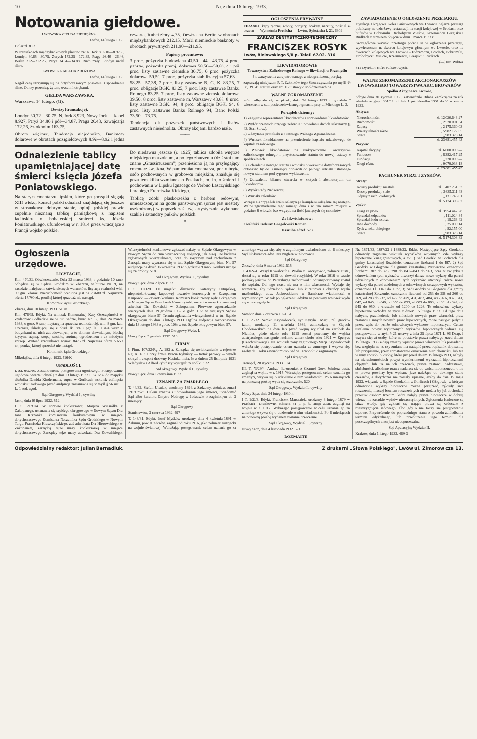10 Nr. z dnia 16 lutego 1933.
Notowania giełdowe.
LWOWSKA GIEŁDA PIENIĘŻNA.
Lwów, 14 lutego 1933.
Dolar zł. 8.92.
W transakcjach międzybankowych płacono za: N. Jork 8.9210—8.9235, Londyn 30.65—30.75, Zurych 172.25—172.35, Pragę 26.40—26.46, Berlin 212—212.25, Paryż 34.84—34.88. Ruch mały. Londyn nadal silny.
LWOWSKA GIEŁDA ZBOŻOWA.
Lwów, 14 lutego 1933.
Nagół ceny utrzymują się na dotychczasowym poziomie. Usposobienie silne. Obroty pszenicą, żytem, owsem i otrębami.
GIEŁDA WARSZAWSKA.
Warszawa, 14 lutego. (G).
Dewizy (transakcje).
Londyn 30.72—30.75, N. Jork 8.923, Nowy Jork — kabel 8.927, Paryż 34.86 i pół—34.87, Praga 26.43, Szwajcarja 172.26, Sztokholm 163.75.
Obroty większe. Tendencja niejednolita. Banknoty dolarowe w obrotach pozagiełdowych 8.92—8.92 i jedna czwarta. Rubel złoty 4.75. Dewiza na Berlin w obrotach międzybankowych 212.15. Marki niemieckie banknoty w obrotach prywatnych 211.90—211.95.
Papiery procentowe:
3 proc. pożyczka budowlana 43.50—44—43.75, 4 proc. państw. pożyczka premj. dolarowa 58.50—58.80, 4 i pół proc. listy zastawne ziemskie 36.75, 6 proc. pożyczka dolarowa 59.50, 7 proc. pożyczka stabilizacyjna 57.63—58.25—57.38, 7 proc. listy zastawne B. G. K. 83.25, 7 proc. obligacje BGK. 83.25, 7 proc. listy zastawne Banku Rolnego 83.25, 7 proc. listy zastawne ziemsk. dolarowe 39.50, 8 proc. listy zastawne m. Warszawy 43.88, 8 proc. listy zastawne BGK. 94, 8 proc. obligacje BGK. 94, 8 proc. listy zastawne Banku Rolnego 94, Bank Polski 73.50—73.75.
Tendencja dla pożyczek państwowych i listów zastawnych niejednolita. Obroty akcjami bardzo małe.
—o—
Odnalezienie tablicy upamiętniającej datę śmierci księcia Józefa Poniatowskiego.
Na starym cmentarzu lipskim, które go początki sięgają XIII wieku, konsul polski odnalazł znajdującą się jeszcze w stosunkowo dobrym stanie, opinji polskiej prawie zupełnie nieznaną tablicę pamiątkową z napisem łacińskim o bohaterskiej śmierci ks. Józefa Poniatowskiego, ufundowaną w r. 1814 przez wracające z Francji wojsko polskie.
Do niedawna jeszcze (r. 1925) tablica zdobiła wnętrze miejskiego mauzoleum, a po jego zburzeniu (dziś stoi tam znane „Grassimuzeum") przeniesiono ją na przylegający cmentarz św. Jana. W pamiętniku cmentarza, pod rubryką osób pochowanych w grobowcu miejskim, znajduje się poza tem kilka wzmianek o Polakach, m. in. o śmierci i pochowaniu w Lipsku Ignacego de Verbno Lasczyńskiego i hrabiego Franciszka Kickiego.
Tablicę zdobi płaskorzeźba z herbem rodowym, umieszczonym na godle państwowym (orzeł jest niestety uszkodzony) w poprzek zaś leżą artystycznie wykonane szable i sztandary pułków polskich.
—o—
OGŁOSZENIA PRYWATNE
FIRANKI, kapy ręcznej roboty, portjery, brokaty, narzuty, pościel za bezcen. — Wytwórnia Freilicha — Lwów, Sykstuska l. 21. 6309
ZAKŁAD DENTYSTYCZNO-TECHNICZNY
FRANCISZEK ROSYK
Lwów, Bielowskiego 5/II p. Telef. 67-02. 316
LIKWIDATOROWIE
Towarzystwa Zaliczkowego Rolnego w likwidacji w Przemyślu
Stowarzyszenia zarejestrowanego z nieograniczoną poręką,
zapraszają niniejszem P. T. Członków tego Stowarzyszenia po myśli §§ 38, 39 i 45 statutu oraz art. 117 ustawy o spółdzielniach na
WALNE ZGROMADZENIE
które odbędzie się w piątek, dnia 24 lutego 1933 o godzinie 7 wieczorem w sali posiedzeń własnego gmachu przy ul Mickiego L. 2.
Porządek dzienny:
1) Zagajenie reprezentanta likwidatorów i sprawozdanie likwidatorów.
2) Wybór przewodniczącego zebrania i powołanie dwóch sekretarzy (§ 43. Stat. Stow.).
3) Odczytanie protokołu z ostatniego Walnego Zgromadzenia.
4) Wniosek likwidatorów na przeniesienie kapitału udziałowego do kapitału zasobowego.
5) Wniosek likwidatorów na reaktywowanie Towarzystwa zaliczkowego rolnego i przystosowanie statutu do nowej ustawy o spółdzielniach.
6) Uchwalenie nowego statutu i wniosku o wezwanie dotychczasowych członków, by do 3 miesięcy dopłacili do pełnego udziału ustalonego nowym statutem pod rygorem wykluczenia.
7) Uchwalenie bilansu otwarcia w złotych i absolutorjum dla likwidatorów.
8) Wybór Rady Nadzorczej.
9) Wnioski członków.
Uwaga: Na wypadek braku należytego kompletu, odbędzie się następne Walne zgromadzenie tego samego dnia i w tem samem miejscu o godzinie 8 wieczór bez względu na ilość jawiących się członków.
Za likwidatorów:
Cieśliński Tadeusz Gorgolewski Roman
Kaszuba Józef. 523
ZAWIADOMIENIE O OGŁOSZENIU PRZETARGU.
Dyrekcja Okręgowa Kolei Państwowych we Lwowie ogłasza przetarg publiczny na dzierżawę restauracji na stacji kolejowej w Brodach oraz bufetów w Dobromilu, Drohobyczu Mieście, Krzemieńcu, Leżajsku i Rudkach z terminem objęcia w dniu 1 marca 1933 r.
Szczegółowe warunki przetargu podane są w ogłoszeniu przetargu, wywieszonem na dworcu kolejowym głównym we Lwowie, oraz na dworcach kolejowych we Lwowie - Podzamczu, Brodach, Dobromilu, Drohobyczu Mieście, Krzemieńcu, Leżajsku i Rudkach.
(—) Inż. Wiktor
511 Dyrektor Kolei Państwowych.
WALNE ZGROMADZENIE AKCJONARJUSZÓW LWOWSKIEGO TOWARZYSTWA AKC. BROWARÓW
Spółka Akcyjna we Lwowie,
odbyte dnia 30 stycznia 1933, zatwierdziło Bilans Zamknięcia za rok administracyjny 1931/32 od dnia 1 października 1931 do 30 września 1932.
Aktywa:
| Nieruchomości | zł. 12,020.643.27 |
| Ruchomości | „ 2,520.001.34 |
| Zapasy | „ 2,175.360.03 |
| Wierzytelności różne | „ 5.982.122.65 |
| Strata | „ 983.328.14 |
| | zł. 23.681.455.43 |
Pasywa:
| Kapitał akcyjny | zł. 6.000.000.— |
| Fundusze | „ 8.382.417.25 |
| Fundacje | „ 220.000.— |
| Długi różne | „ 9.079.038.18 |
| | zł. 23.681.455.43 |
RACHUNEK STRAT I ZYSKÓW.
Straty:
| Koszty produkcji niestałe | zł. 1,407.251.33 |
| Koszty produkcji stałe | „ 3,635.311.48 |
| Odpisy z rach. osobistych | „ 131.746.01 |
| | zł. 5.174.308.82 |
Zyski:
| Utarg za piwo | zł. 3,954.447.28 |
| Sprzedaż odpadków | „ 111.024.84 |
| Sprzedaż lodu sztucz. | „ 18.263.42 |
| Inne dochody | „ 25.090.14 |
| Zysk z roku ubiegłego | „ 82.155.00 |
| Strata | „ 983.328.14 |
| | zł. 5.174.308.82 |
Ogłoszenia urzędowe.
LICYTACJE.
Km. 470/33. Obwieszczenie. Dnia 22 marca 1933, o godzinie 10 rano odbędzie się w Sądzie Grodzkim w Zbarażu, w biurze Nr. 9, na zasadzie niniejszem zatwierdzonych warunków, licytacja realności whl. 90 gm. Zbaraż. Nieruchomość oceniona jest na 23.600 zł. Najniższa oferta 17.700 zł., poniżej której sprzedaż nie nastąpi.
Komornik Sądu Grodzkiego.
Zbaraż, dnia 10 lutego 1933. 510/K
Km. 476/33. Edykt. Na wniosek Komunalnej Kasy Oszczędności w Żydaczowie odbędzie się w tut. Sądzie, biuro Nr. 12, dnia 24 marca 1933, o godz. 9 rano, licytacyjna sprzedaż realności obj. whl. 8 gm. kat. Czernica, składającej się z pbud. lk. 8/4 i pgr. lk. 1134/4 wraz z budynkami na nich zabudowanych, a to domem drewnianym, blachą krytym, stajnią, szopą, stodołą, studnią, ogrodzeniem i 25 młodych szczep. Wartość szacunkowa wynosi 8475 zł. Najniższa oferta 5.659 zł., poniżej której sprzedaż nie nastąpi.
Komornik Sądu Grodzkiego.
Mikołajów, dnia 6 lutego 1933. 516/K
UPADŁOŚCI.
I. Sa. 6/32/20. Zastanowienie postępowania ugodowego. Postępowanie ugodowe otwarte uchwałą z dnia 13 lutego 1932 I. Sa. 6/32 do majątku dłużnika Dawida Kindermana, kupca w Gorlicach wskutek cofnięcia wniosku ugodowego przed audjencją zastanawia się w myśl § 56 ust. I. L. 1 ord. ugod.
Sąd Okręgowy, Wydział I., cywilny
Jasło, dnia 30 lipca 1932. 512
I. S. 21/31/4. W sprawie konkursowej Marjana Wiesiółka z Zakopanego, ustanawia się sędziego okręgowego w Nowym Sączu Dra Jana Korzonka komisarzem konkursowym, w miejsce dotychczasowego Komisarza Naczelnika Sądu Grodzkiego w Nowym Targu Franciszka Krawczyńskiego, zaś adwokata Dra Hierowskiego w Zakopanem, zarządcą tejże masy konkursowej w miejsce dotychczasowego Zarządcy tejże masy adwokata Dra Kowalskiego. Wierzytelności konkursowe zgłaszać należy w Sądzie Okręgowym w Nowym Sączu do dnia wyznaczonej audjencji, jak niżej. Do badania zgłoszonych wierzytelności, oraz do rozprawy nad rachunkiem z Zarządu masy wyznacza się w tut. Sądzie Okręgowym, biuro Nr. 57 audjencję na dzień 16 września 1932 o godzinie 9 rano. Konkurs uznaje się za drobny. 518
Sąd Okręgowy, Wydział I., cywilny
Nowy Sącz, dnia 2 lipca 1932.
I S. 11/32/I. Do majątku dłużniczki Katarzyny Ustupskiej, nieprotokołowanej kupcowej towarów korzennych w Zakopanem Krupówki — otwarto konkurs. Komisarz konkursowy sędzia okręgowy w Nowym Sączu Franciszek Krawczyński, zarządca masy konkursowej adwokat Dr. Kowalski w Zakopanem. Pierwsze zgromadzenie wierzycieli dnia 19 grudnia 1932 o godz. 10½ w tutejszym Sądzie okręgowym biuro 57. Termin zgłaszania wierzytelności w tut. Sądzie Okręgowym do dnia 3 lutego 1933. Ogólna audjencja rozpoznawcza dnia 13 lutego 1933 o godz. 10½ w tut. Sądzie okręgowym biuro 57.
Sąd Okręgowy Wydz. I.
Nowy Sącz, 3 grudnia 1932. 519
FIRMY
I. Firm. 107/32/Rg. A. 183 a. Zarządza się uwidocznienie w rejestrze Rg. A. 183 a przy firmie Bracia Rybińscy — tartak parowy — wyrób skrzyń i eksport drzewny Kasinka mała, że z dniem 25 listopada 1931 Władysław i Alfred Rybińscy wystąpili ze spółki. 522
Sąd okręgowy, Wydział I., cywilny.
Nowy Sącz, dnia 12 września 1932.
UZNANIE ZA ZMARŁEGO
T. 44/32. Stefan Ursulak, urodzony 1894, z Sadzawy, żołnierz, zmarł 1919 roku. Celem uznania i udowodnienia jego śmierci, uwiadomić Sąd albo kuratora Dmytra Nadragę w Sadzawie o zaginionym do 3 miesięcy.
Sąd Okręgowy
Stanisławów, 3 czerwca 1932. 497
T. 148/31. Edykt. Józef Myśków urodzony dnia 4 kwietnia 1891 w Żabiniu, powiat Zborów, zaginął od roku 1916, jako żołnierz austrjacki na wojnie światowej. Wdrażając postępowanie celem uznania go za zmarłego wzywa się, aby o zaginionym uwiadomiono do 6 miesięcy Sąd lub kuratora adw. Dra Naglera w Złoczowie.
Sąd Okręgowy
Złoczów, dnia 9 marca 1932. 515
T. 43/24/4. Wasyl Kowalczuk s. Wośka z Torczynowic, żołnierz austr., dostał się w roku 1915 do niewoli rosyjskiej. W roku 1916 w czasie podróży jeńców do Petersburga zachorował i odtransportowany został do szpitalu. Od tego czasu nie ma o nim wiadomości. Wydaje się wezwanie, aby udzielono Sądowi lub kuratorowi i obrońcy węzła małżeńskiego adw. Jackowskiemu w Samborze wiadomości o wymienionym. W rok po ogłoszeniu edyktu na ponowny wniosek wyda się rozstrzygnięcie.
Sąd Okręgowy
Sambor, dnia 7 czerwca 1924. 513
I. T. 29/32. Semko Krywoboczok, syn Kyryła i Marji, rel. grecko-katol., urodzony 11 września 1869, zamieszkały w Gajach Chodorowskich na dwa lata przed wojną wyjechał na zarobek do Niemiec, gdzie około roku 1915 został powołany do wojska austrjackiego, następnie rzekomo zmarł około roku 1921 w Eperyes (Czechosłowacja). Na wniosek żony zaginionego Marji Krywoboczok wdraża się postępowanie celem uznania za zmarłego i wzywa się, ażeby do 1 roku zawiadomiono Sąd w Tarnopolu o zaginionym.
Sąd Okręgowy
Tarnopol, 20 stycznia 1933. 514
III. T. 73/29/4. Andrzej Łopuszniak z Czarnej Góry, żołnierz austr. zaginął na wojnie w r. 1915. Wdrażając postępowanie celem uznania go zmarłym, wzywa się o udzielenie o nim wiadomości. Po 6 miesiącach na ponowną prośbę wyda się orzeczenie. 520
Sąd Okręgowy, Wydział I., cywilny
Nowy Sącz, dnia 24 lutego 1930 r.
I T. 1/32/3. Edykt. Franciszek Marszałek, urodzony 3 lutego 1879 w Piaskach—Drużkowie, żołnierz 31 p. p. b. armji austr. zaginął na wojnie w r. 1917. Wdrażając postępowanie w celu uznania go za zmarłego wzywa się o udzielenie o nim wiadomości. Po 6 miesiącach na ponowną prośbę wydanem zostanie orzeczenie.
Sąd Okręgowy, Wydział I., cywilny
Nowy Sącz, dnia 4 listopada 1932. 521
ROZMAITE
Nr. 1871/33, 1887/33 i 1888/33. Edykt. Następujące Sądy Grodzkie odnowiły zaginione wskutek wypadków wojennych całe wykazy hipoteczne ksiąg gruntowych, a to: 1) Sąd Grodzki w Gorlicach dla gminy katastralnej Rozdziele, oznaczone liczbami 1 do 487, 2) Sąd Grodzki w Głogowie dla gminy katastralnej Przewrotne, oznaczone liczbami 307 do 323, 790 do 841—843 do 963, oraz w związku z odnowieniem tych wykazów utworzył dalsze nowe wykazy dla parcel udzielonych z odnowieniem tych wykazów utworzył dalsze nowe wykazy dla parcel udzielonych z odnowionych szczepowych wykazów, oznaczone Ll. 1149 do 1177, 3) Sąd Grodzki w Głogowie dla gminy katastralnej Zaczernie, oznaczone liczbami od 253 do 258 od 260 do 269, od 283 do 287, od 472 do 479, 481, 482, 484, 485, 486, 837, 841, 842, od 845, do 848, od 850 do 859, od 883 do 889, od 891 do 942, od 945 do 950, a wreszcie od 1200 do 1226. Te odnowione wykazy hipoteczne wchodzą w życie z dniem 15 lutego 1933. Od tego dnia nabycie, przeniesienie, lub zniesienie nowych praw własności, praw zastawu i innych nowych praw hipotecznych, może nastąpić jedynie przez wpis do tychże odnowionych wykazów hipotecznych. Celem ustalenia powyż wyliczonych wykazów hipotecznych wdraża się postępowanie w myśl § 21 ustawy z dnia 25 lipca 1871 L. 96 Dzap. i wzywa się: a) osoby, które na podstawie prawa nabytego przed dniem 15 lutego 1933 żądają zmiany wpisów prawa własności lub posiadania bez względu na to, czy zmiana ma nastąpić przez odpisanie, dopisanie, lub przypisanie, przez sprostowanie oznaczenia nieruchomości, lub też w inny sposób; b) osoby, które już przed dniem 15 lutego 1933, nabyły na nieruchomościach powyż wymienionemi wykazami hipotecznemi objętych, lub też na ich częściach, prawa zastawu, nadzastawu, służebności, albo inne prawa nadające się do wpisu hipotecznego, o ile te prawa powinny być wpisane jako należące do dawnego stanu ciężarów, a dotychczas nie zostały wpisane, ażeby do dnia 15 maja 1933, włącznie w Sądzie Grodzkim w Gorlicach i Głogowie, w którym odnowione wykazy hipoteczne można przejrzeć, zgłosiły swe roszczenia, inaczej bowiem roszczeń tych nie można by już dochodzić przeciw osobom trzecim, które nabyły prawa hipoteczne w dobrej wierze, na zasadzie wpisów niezaczepionych. Zgłoszenia konieczne są także wtedy, gdy zgłosić się mające prawa są widoczne z rozstrzygnięcia sądowego, albo gdy o nie toczy się postępowanie sądowe. Przywrócenie do poprzedniego stanu z powodu zaniedbania terminu edyktalnego, lub przedłużenia tego terminu dla poszczególnych stron jest niedopuszczalne.
Sąd Apelacyjny Wydział II.
Kraków, dnia 1 lutego 1933. 469-3
Odpowiedzialny redaktor: Julian Bernadiuk. Z drukarni „Słowa Polskiego", Lwów ul. Zimorowicza 13.